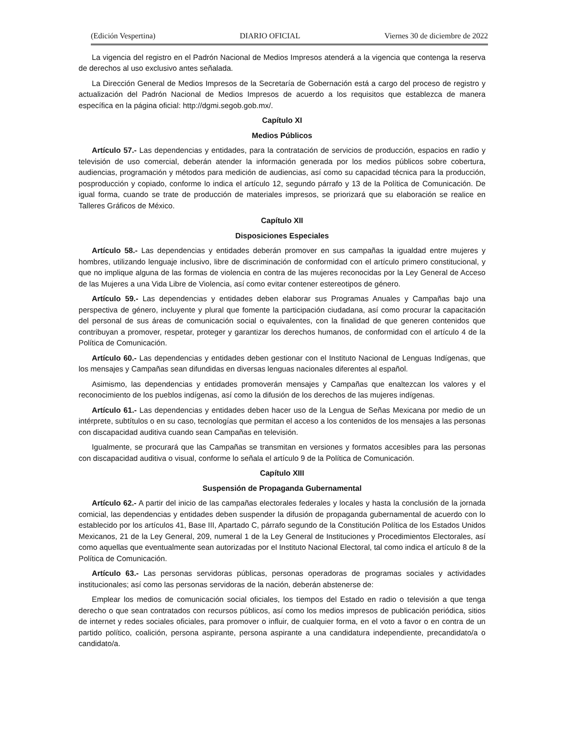(Edición Vespertina) DIARIO OFICIAL Viernes 30 de diciembre de 2022
La vigencia del registro en el Padrón Nacional de Medios Impresos atenderá a la vigencia que contenga la reserva de derechos al uso exclusivo antes señalada.
La Dirección General de Medios Impresos de la Secretaría de Gobernación está a cargo del proceso de registro y actualización del Padrón Nacional de Medios Impresos de acuerdo a los requisitos que establezca de manera específica en la página oficial: http://dgmi.segob.gob.mx/.
Capítulo XI
Medios Públicos
Artículo 57.- Las dependencias y entidades, para la contratación de servicios de producción, espacios en radio y televisión de uso comercial, deberán atender la información generada por los medios públicos sobre cobertura, audiencias, programación y métodos para medición de audiencias, así como su capacidad técnica para la producción, posproducción y copiado, conforme lo indica el artículo 12, segundo párrafo y 13 de la Política de Comunicación. De igual forma, cuando se trate de producción de materiales impresos, se priorizará que su elaboración se realice en Talleres Gráficos de México.
Capítulo XII
Disposiciones Especiales
Artículo 58.- Las dependencias y entidades deberán promover en sus campañas la igualdad entre mujeres y hombres, utilizando lenguaje inclusivo, libre de discriminación de conformidad con el artículo primero constitucional, y que no implique alguna de las formas de violencia en contra de las mujeres reconocidas por la Ley General de Acceso de las Mujeres a una Vida Libre de Violencia, así como evitar contener estereotipos de género.
Artículo 59.- Las dependencias y entidades deben elaborar sus Programas Anuales y Campañas bajo una perspectiva de género, incluyente y plural que fomente la participación ciudadana, así como procurar la capacitación del personal de sus áreas de comunicación social o equivalentes, con la finalidad de que generen contenidos que contribuyan a promover, respetar, proteger y garantizar los derechos humanos, de conformidad con el artículo 4 de la Política de Comunicación.
Artículo 60.- Las dependencias y entidades deben gestionar con el Instituto Nacional de Lenguas Indígenas, que los mensajes y Campañas sean difundidas en diversas lenguas nacionales diferentes al español.
Asimismo, las dependencias y entidades promoverán mensajes y Campañas que enaltezcan los valores y el reconocimiento de los pueblos indígenas, así como la difusión de los derechos de las mujeres indígenas.
Artículo 61.- Las dependencias y entidades deben hacer uso de la Lengua de Señas Mexicana por medio de un intérprete, subtítulos o en su caso, tecnologías que permitan el acceso a los contenidos de los mensajes a las personas con discapacidad auditiva cuando sean Campañas en televisión.
Igualmente, se procurará que las Campañas se transmitan en versiones y formatos accesibles para las personas con discapacidad auditiva o visual, conforme lo señala el artículo 9 de la Política de Comunicación.
Capítulo XIII
Suspensión de Propaganda Gubernamental
Artículo 62.- A partir del inicio de las campañas electorales federales y locales y hasta la conclusión de la jornada comicial, las dependencias y entidades deben suspender la difusión de propaganda gubernamental de acuerdo con lo establecido por los artículos 41, Base III, Apartado C, párrafo segundo de la Constitución Política de los Estados Unidos Mexicanos, 21 de la Ley General, 209, numeral 1 de la Ley General de Instituciones y Procedimientos Electorales, así como aquellas que eventualmente sean autorizadas por el Instituto Nacional Electoral, tal como indica el artículo 8 de la Política de Comunicación.
Artículo 63.- Las personas servidoras públicas, personas operadoras de programas sociales y actividades institucionales; así como las personas servidoras de la nación, deberán abstenerse de:
Emplear los medios de comunicación social oficiales, los tiempos del Estado en radio o televisión a que tenga derecho o que sean contratados con recursos públicos, así como los medios impresos de publicación periódica, sitios de internet y redes sociales oficiales, para promover o influir, de cualquier forma, en el voto a favor o en contra de un partido político, coalición, persona aspirante, persona aspirante a una candidatura independiente, precandidato/a o candidato/a.